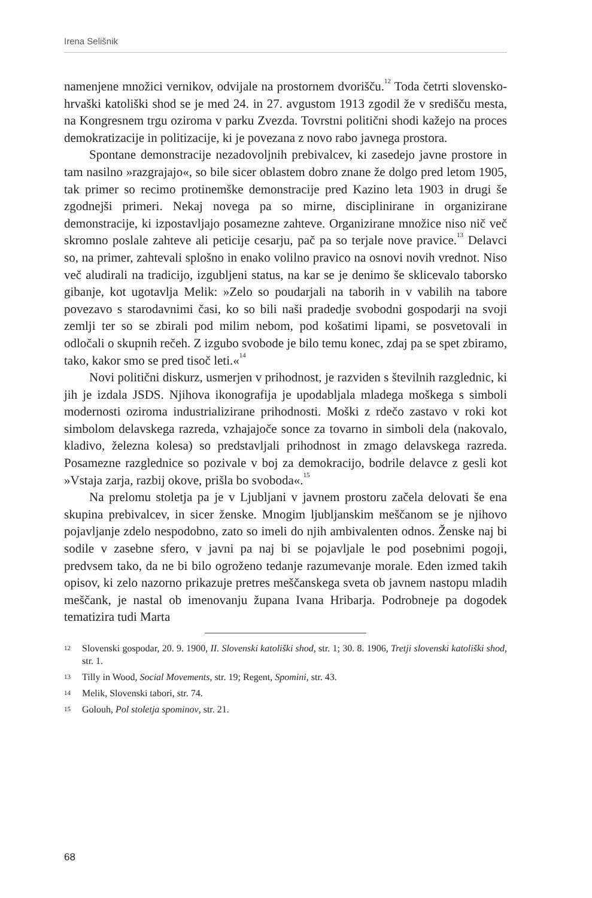Irena Selišnik
namenjene množici vernikov, odvijale na prostornem dvorišču.<sup>12</sup> Toda četrti slovensko-hrvaški katoliški shod se je med 24. in 27. avgustom 1913 zgodil že v središču mesta, na Kongresnem trgu oziroma v parku Zvezda. Tovrstni politični shodi kažejo na proces demokratizacije in politizacije, ki je povezana z novo rabo javnega prostora.
Spontane demonstracije nezadovoljnih prebivalcev, ki zasedejo javne prostore in tam nasilno »razgrajajo«, so bile sicer oblastem dobro znane že dolgo pred letom 1905, tak primer so recimo protinemške demonstracije pred Kazino leta 1903 in drugi še zgodnejši primeri. Nekaj novega pa so mirne, disciplinirane in organizirane demonstracije, ki izpostavljajo posamezne zahteve. Organizirane množice niso nič več skromno poslale zahteve ali peticije cesarju, pač pa so terjale nove pravice.<sup>13</sup> Delavci so, na primer, zahtevali splošno in enako volilno pravico na osnovi novih vrednot. Niso več aludirali na tradicijo, izgubljeni status, na kar se je denimo še sklicevalo taborsko gibanje, kot ugotavlja Melik: »Zelo so poudarjali na taborih in v vabilih na tabore povezavo s starodavnimi časi, ko so bili naši pradedje svobodni gospodarji na svoji zemlji ter so se zbirali pod milim nebom, pod košatimi lipami, se posvetovali in odločali o skupnih rečeh. Z izgubo svobode je bilo temu konec, zdaj pa se spet zbiramo, tako, kakor smo se pred tisoč leti.«<sup>14</sup>
Novi politični diskurz, usmerjen v prihodnost, je razviden s številnih razglednic, ki jih je izdala JSDS. Njihova ikonografija je upodabljala mladega moškega s simboli modernosti oziroma industrializirane prihodnosti. Moški z rdečo zastavo v roki kot simbolom delavskega razreda, vzhajajoče sonce za tovarno in simboli dela (nakovalo, kladivo, železna kolesa) so predstavljali prihodnost in zmago delavskega razreda. Posamezne razglednice so pozivale v boj za demokracijo, bodrile delavce z gesli kot »Vstaja zarja, razbij okove, prišla bo svoboda«.<sup>15</sup>
Na prelomu stoletja pa je v Ljubljani v javnem prostoru začela delovati še ena skupina prebivalcev, in sicer ženske. Mnogim ljubljanskim meščanom se je njihovo pojavljanje zdelo nespodobno, zato so imeli do njih ambivalenten odnos. Ženske naj bi sodile v zasebne sfero, v javni pa naj bi se pojavljale le pod posebnimi pogoji, predvsem tako, da ne bi bilo ogroženo tedanje razumevanje morale. Eden izmed takih opisov, ki zelo nazorno prikazuje pretres meščanskega sveta ob javnem nastopu mladih meščank, je nastal ob imenovanju župana Ivana Hribarja. Podrobneje pa dogodek tematizira tudi Marta
12 Slovenski gospodar, 20. 9. 1900, II. Slovenski katoliški shod, str. 1; 30. 8. 1906, Tretji slovenski katoliški shod, str. 1.
13 Tilly in Wood, Social Movements, str. 19; Regent, Spomini, str. 43.
14 Melik, Slovenski tabori, str. 74.
15 Golouh, Pol stoletja spominov, str. 21.
68